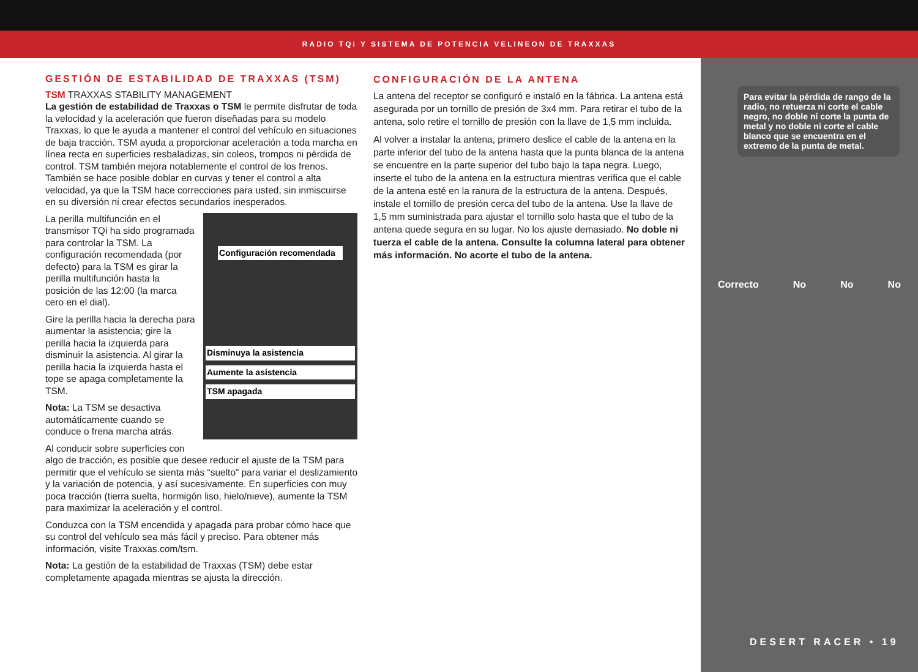RADIO TQi Y SISTEMA DE POTENCIA VELINEON DE TRAXXAS
GESTIÓN DE ESTABILIDAD DE TRAXXAS (TSM)
TSM TRAXXAS STABILITY MANAGEMENT
La gestión de estabilidad de Traxxas o TSM le permite disfrutar de toda la velocidad y la aceleración que fueron diseñadas para su modelo Traxxas, lo que le ayuda a mantener el control del vehículo en situaciones de baja tracción. TSM ayuda a proporcionar aceleración a toda marcha en línea recta en superficies resbaladizas, sin coleos, trompos ni pérdida de control. TSM también mejora notablemente el control de los frenos. También se hace posible doblar en curvas y tener el control a alta velocidad, ya que la TSM hace correcciones para usted, sin inmiscuirse en su diversión ni crear efectos secundarios inesperados.
Configuración recomendada
Disminuya la asistencia
Aumente la asistencia
TSM apagada
La perilla multifunción en el transmisor TQi ha sido programada para controlar la TSM. La configuración recomendada (por defecto) para la TSM es girar la perilla multifunción hasta la posición de las 12:00 (la marca cero en el dial).
Gire la perilla hacia la derecha para aumentar la asistencia; gire la perilla hacia la izquierda para disminuir la asistencia. Al girar la perilla hacia la izquierda hasta el tope se apaga completamente la TSM.
Nota: La TSM se desactiva automáticamente cuando se conduce o frena marcha atrás.
Al conducir sobre superficies con algo de tracción, es posible que desee reducir el ajuste de la TSM para permitir que el vehículo se sienta más “suelto” para variar el deslizamiento y la variación de potencia, y así sucesivamente. En superficies con muy poca tracción (tierra suelta, hormigón liso, hielo/nieve), aumente la TSM para maximizar la aceleración y el control.
Conduzca con la TSM encendida y apagada para probar cómo hace que su control del vehículo sea más fácil y preciso. Para obtener más información, visite Traxxas.com/tsm.
Nota: La gestión de la estabilidad de Traxxas (TSM) debe estar completamente apagada mientras se ajusta la dirección.
CONFIGURACIÓN DE LA ANTENA
La antena del receptor se configuró e instaló en la fábrica. La antena está asegurada por un tornillo de presión de 3x4 mm. Para retirar el tubo de la antena, solo retire el tornillo de presión con la llave de 1,5 mm incluida.
Al volver a instalar la antena, primero deslice el cable de la antena en la parte inferior del tubo de la antena hasta que la punta blanca de la antena se encuentre en la parte superior del tubo bajo la tapa negra. Luego, inserte el tubo de la antena en la estructura mientras verifica que el cable de la antena esté en la ranura de la estructura de la antena. Después, instale el tornillo de presión cerca del tubo de la antena. Use la llave de 1,5 mm suministrada para ajustar el tornillo solo hasta que el tubo de la antena quede segura en su lugar. No los ajuste demasiado. No doble ni tuerza el cable de la antena. Consulte la columna lateral para obtener más información. No acorte el tubo de la antena.
Para evitar la pérdida de rango de la radio, no retuerza ni corte el cable negro, no doble ni corte la punta de metal y no doble ni corte el cable blanco que se encuentra en el extremo de la punta de metal.
Correcto No No No
DESERT RACER • 19